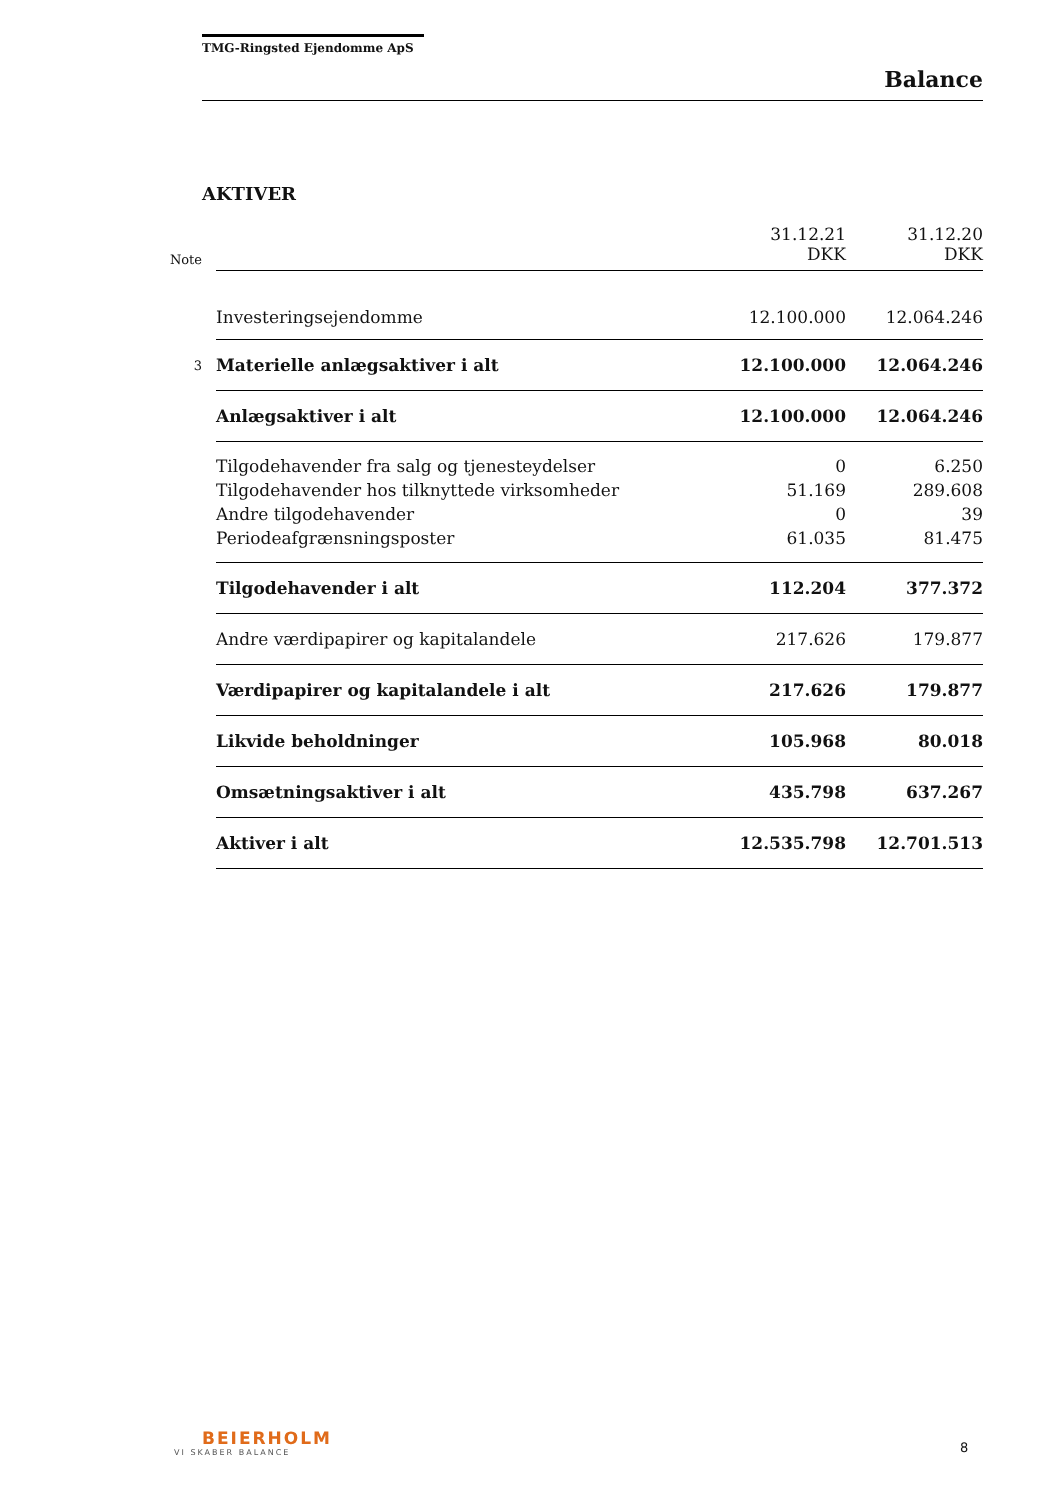TMG-Ringsted Ejendomme ApS
Balance
AKTIVER
| Note | | 31.12.21 DKK | 31.12.20 DKK |
| | Investeringsejendomme | 12.100.000 | 12.064.246 |
| 3 | Materielle anlægsaktiver i alt | 12.100.000 | 12.064.246 |
| | Anlægsaktiver i alt | 12.100.000 | 12.064.246 |
| | Tilgodehavender fra salg og tjenesteydelser | 0 | 6.250 |
| | Tilgodehavender hos tilknyttede virksomheder | 51.169 | 289.608 |
| | Andre tilgodehavender | 0 | 39 |
| | Periodeafgrænsningsposter | 61.035 | 81.475 |
| | Tilgodehavender i alt | 112.204 | 377.372 |
| | Andre værdipapirer og kapitalandele | 217.626 | 179.877 |
| | Værdipapirer og kapitalandele i alt | 217.626 | 179.877 |
| | Likvide beholdninger | 105.968 | 80.018 |
| | Omsætningsaktiver i alt | 435.798 | 637.267 |
| | Aktiver i alt | 12.535.798 | 12.701.513 |
BEIERHOLM
VI SKABER BALANCE
8